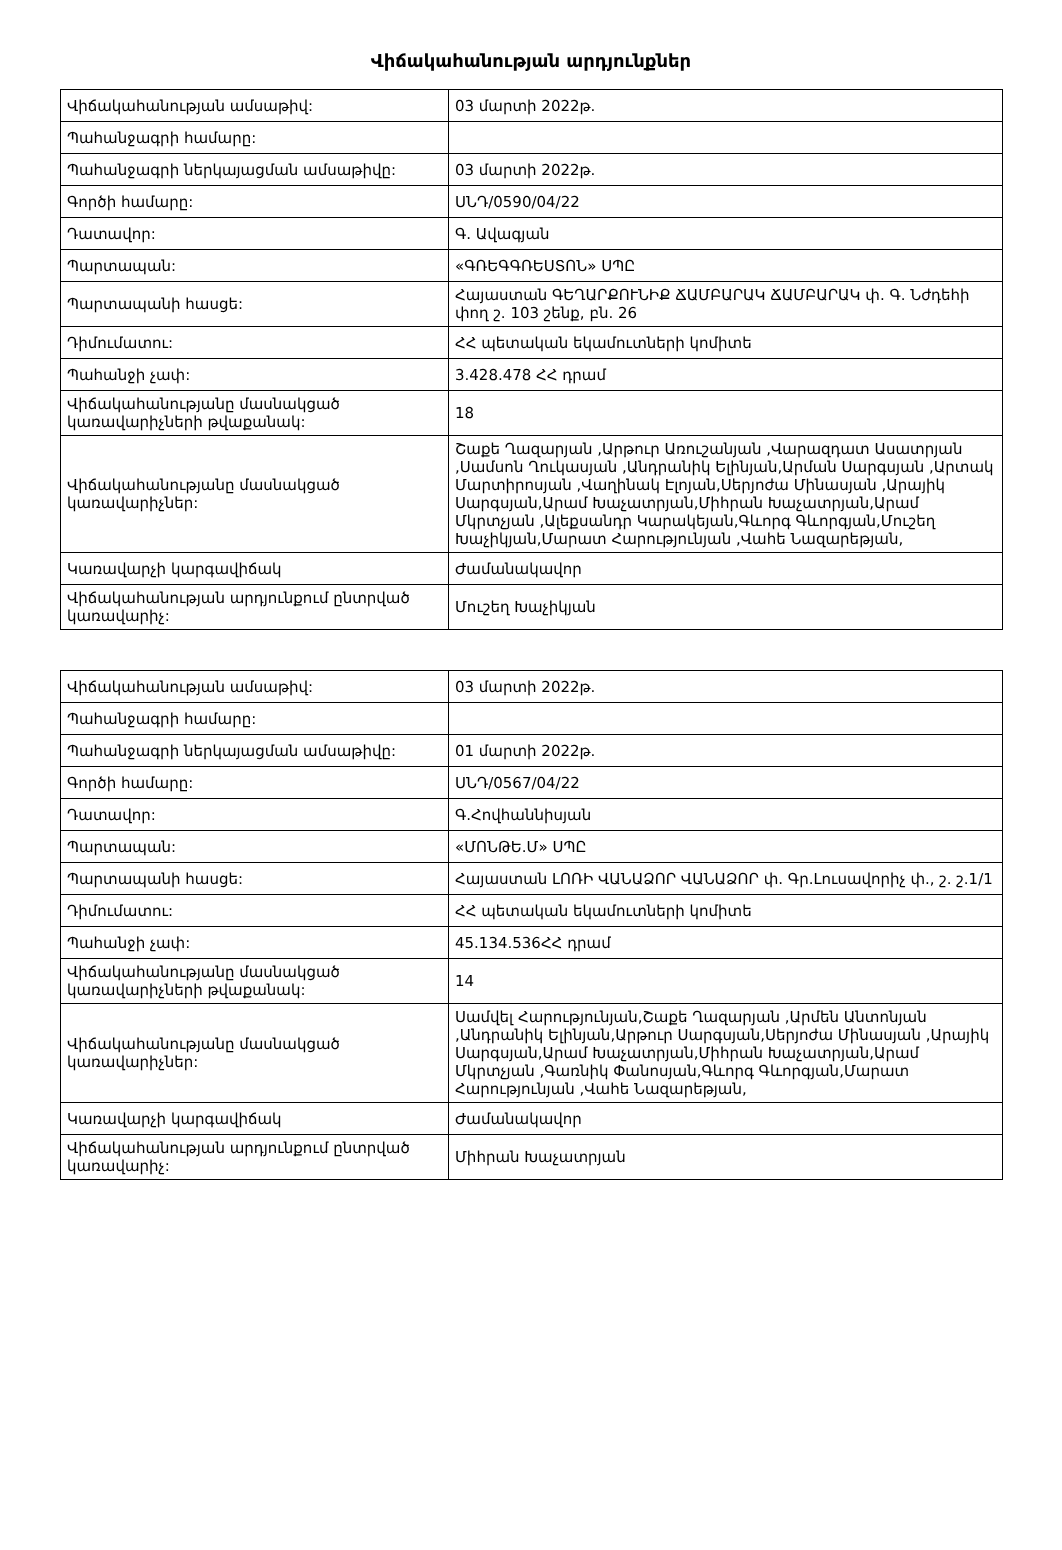Վիճակահանության արդյունքներ
| Վիճակահանության ամսաթիվ: | 03 մարտի 2022թ. |
| Պահանջագրի համարը: | |
| Պահանջագրի ներկայացման ամսաթիվը: | 03 մարտի 2022թ. |
| Գործի համարը: | ՍՆԴ/0590/04/22 |
| Դատավոր: | Գ. Ավագյան |
| Պարտապան: | «ԳՌԵԳԳՌԵՍՏՈՆ» ՍՊԸ |
| Պարտապանի հասցե: | Հայաստան ԳԵՂԱՐՔՈՒՆԻՔ ՃԱՄԲԱՐԱԿ ՃԱՄԲԱՐԱԿ փ. Գ. Նժդեհի փող շ. 103 շենք, բն. 26 |
| Դիմումատու: | ՀՀ պետական եկամուտների կոմիտե |
| Պահանջի չափ: | 3.428.478 ՀՀ դրամ |
| Վիճակահանությանը մասնակցած կառավարիչների թվաքանակ: | 18 |
| Վիճակահանությանը մասնակցած կառավարիչներ: | Շաքե Ղազարյան ,Արթուր Առուշանյան ,Վարազդատ Ասատրյան ,Սամսոն Ղուկասյան ,Անդրանիկ Ելինյան,Արման Սարգսյան ,Արտակ Մարտիրոսյան ,Վաղինակ Էլոյան,Սերյոժա Մինասյան ,Արայիկ Սարգսյան,Արամ Խաչատրյան,Միհրան Խաչատրյան,Արամ Մկրտչյան ,Ալեքսանդր Կարակեյան,Գևորգ Գևորգյան,Մուշեղ Խաչիկյան,Մարատ Հարությունյան ,Վահե Նազարեթյան, |
| Կառավարչի կարգավիճակ | Ժամանակավոր |
| Վիճակահանության արդյունքում ընտրված կառավարիչ: | Մուշեղ Խաչիկյան |
| Վիճակահանության ամսաթիվ: | 03 մարտի 2022թ. |
| Պահանջագրի համարը: | |
| Պահանջագրի ներկայացման ամսաթիվը: | 01 մարտի 2022թ. |
| Գործի համարը: | ՍՆԴ/0567/04/22 |
| Դատավոր: | Գ.Հովհաննիսյան |
| Պարտապան: | «ՄՈՆԹԵ.Մ» ՍՊԸ |
| Պարտապանի հասցե: | Հայաստան ԼՈՌԻ ՎԱՆԱՁՈՐ ՎԱՆԱՁՈՐ փ. Գր.Լուսավորիչ փ., շ. շ.1/1 |
| Դիմումատու: | ՀՀ պետական եկամուտների կոմիտե |
| Պահանջի չափ: | 45.134.536ՀՀ դրամ |
| Վիճակահանությանը մասնակցած կառավարիչների թվաքանակ: | 14 |
| Վիճակահանությանը մասնակցած կառավարիչներ: | Սամվել Հարությունյան,Շաքե Ղազարյան ,Արմեն Անտոնյան ,Անդրանիկ Ելինյան,Արթուր Սարգսյան,Սերյոժա Մինասյան ,Արայիկ Սարգսյան,Արամ Խաչատրյան,Միհրան Խաչատրյան,Արամ Մկրտչյան ,Գառնիկ Փանոսյան,Գևորգ Գևորգյան,Մարատ Հարությունյան ,Վահե Նազարեթյան, |
| Կառավարչի կարգավիճակ | Ժամանակավոր |
| Վիճակահանության արդյունքում ընտրված կառավարիչ: | Միհրան Խաչատրյան |